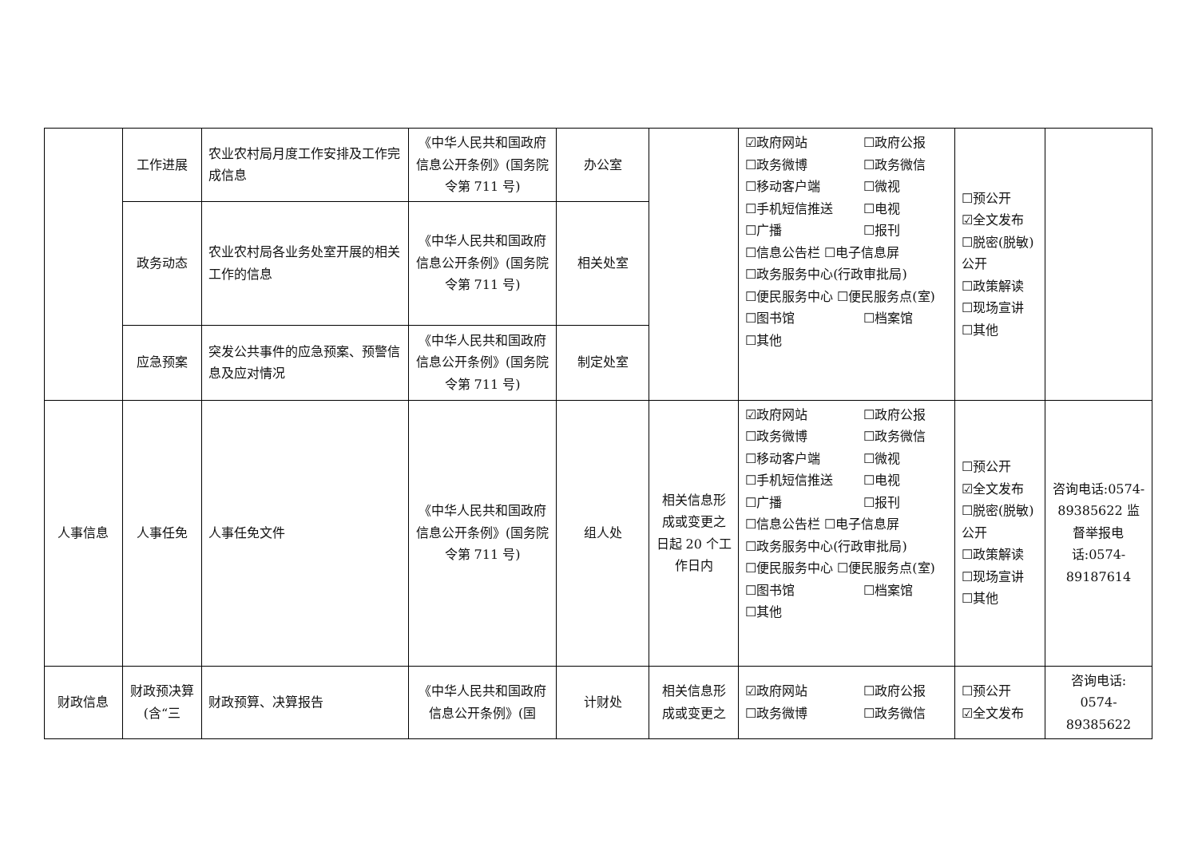| | 工作进展 | 农业农村局月度工作安排及工作完成信息 | 《中华人民共和国政府信息公开条例》(国务院令第 711 号) | 办公室 | | ☑政府网站 ☐政府公报 ☐政务微博 ☐政务微信 ☐移动客户端 ☐微视 ☐手机短信推送 ☐电视 ☐广播 ☐报刊 ☐信息公告栏 ☐电子信息屏 ☐政务服务中心(行政审批局) ☐便民服务中心 ☐便民服务点(室) ☐图书馆 ☐档案馆 ☐其他 | ☐预公开 ☑全文发布 ☐脱密(脱敏)公开 ☐政策解读 ☐现场宣讲 ☐其他 | |
| | 政务动态 | 农业农村局各业务处室开展的相关工作的信息 | 《中华人民共和国政府信息公开条例》(国务院令第 711 号) | 相关处室 | | | | |
| | 应急预案 | 突发公共事件的应急预案、预警信息及应对情况 | 《中华人民共和国政府信息公开条例》(国务院令第 711 号) | 制定处室 | | | | |
| 人事信息 | 人事任免 | 人事任免文件 | 《中华人民共和国政府信息公开条例》(国务院令第 711 号) | 组人处 | 相关信息形成或变更之日起 20 个工作日内 | ☑政府网站 ☐政府公报 ☐政务微博 ☐政务微信 ☐移动客户端 ☐微视 ☐手机短信推送 ☐电视 ☐广播 ☐报刊 ☐信息公告栏 ☐电子信息屏 ☐政务服务中心(行政审批局) ☐便民服务中心 ☐便民服务点(室) ☐图书馆 ☐档案馆 ☐其他 | ☐预公开 ☑全文发布 ☐脱密(脱敏)公开 ☐政策解读 ☐现场宣讲 ☐其他 | 咨询电话:0574-89385622 监督举报电话:0574-89187614 |
| 财政信息 | 财政预决算(含“三 | 财政预算、决算报告 | 《中华人民共和国政府信息公开条例》(国 | 计财处 | 相关信息形成或变更之 | ☑政府网站 ☐政府公报 ☐政务微博 ☐政务微信 | ☐预公开 ☑全文发布 | 咨询电话: 0574-89385622 |